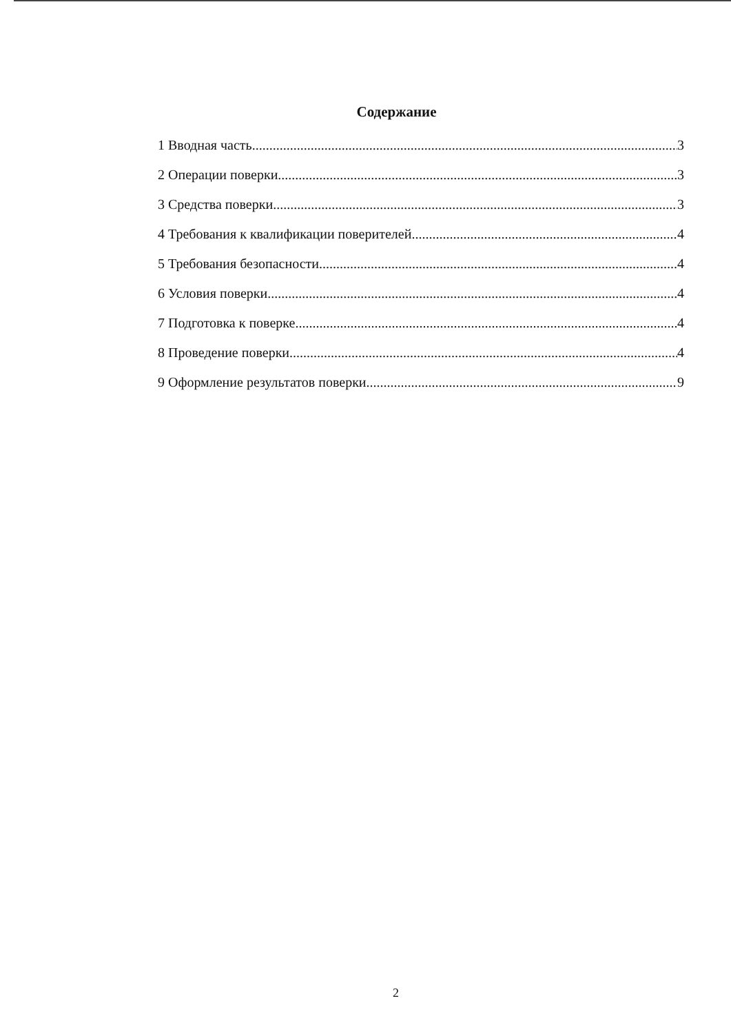Содержание
1 Вводная часть 3
2 Операции поверки 3
3 Средства поверки 3
4 Требования к квалификации поверителей 4
5 Требования безопасности 4
6 Условия поверки 4
7 Подготовка к поверке 4
8 Проведение поверки 4
9 Оформление результатов поверки 9
2